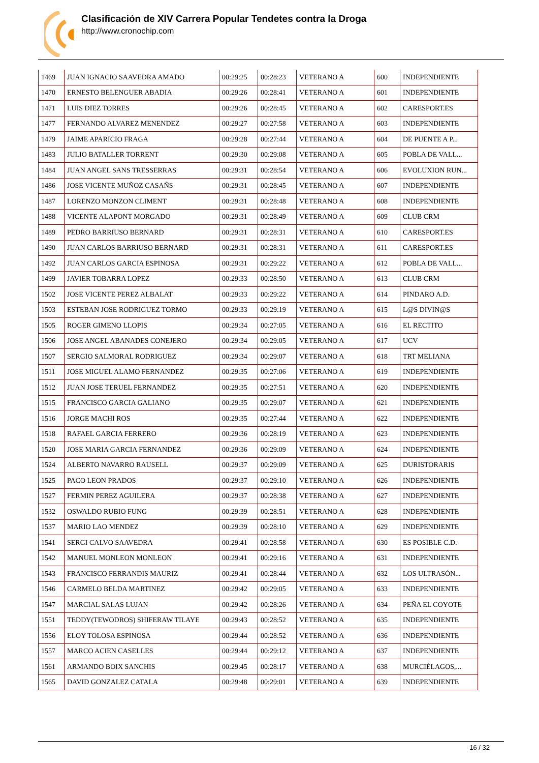Clasificación de XIV Carrera Popular Tendetes contra la Droga
http://www.cronochip.com
| 1469 | JUAN IGNACIO SAAVEDRA AMADO | 00:29:25 | 00:28:23 | VETERANO A | 600 | INDEPENDIENTE |
| 1470 | ERNESTO BELENGUER ABADIA | 00:29:26 | 00:28:41 | VETERANO A | 601 | INDEPENDIENTE |
| 1471 | LUIS DIEZ TORRES | 00:29:26 | 00:28:45 | VETERANO A | 602 | CARESPORT.ES |
| 1477 | FERNANDO ALVAREZ MENENDEZ | 00:29:27 | 00:27:58 | VETERANO A | 603 | INDEPENDIENTE |
| 1479 | JAIME APARICIO FRAGA | 00:29:28 | 00:27:44 | VETERANO A | 604 | DE PUENTE A P... |
| 1483 | JULIO BATALLER TORRENT | 00:29:30 | 00:29:08 | VETERANO A | 605 | POBLA DE VALL... |
| 1484 | JUAN ANGEL SANS TRESSERRAS | 00:29:31 | 00:28:54 | VETERANO A | 606 | EVOLUXION RUN... |
| 1486 | JOSE VICENTE MUÑOZ CASAÑS | 00:29:31 | 00:28:45 | VETERANO A | 607 | INDEPENDIENTE |
| 1487 | LORENZO MONZON CLIMENT | 00:29:31 | 00:28:48 | VETERANO A | 608 | INDEPENDIENTE |
| 1488 | VICENTE ALAPONT MORGADO | 00:29:31 | 00:28:49 | VETERANO A | 609 | CLUB CRM |
| 1489 | PEDRO BARRIUSO BERNARD | 00:29:31 | 00:28:31 | VETERANO A | 610 | CARESPORT.ES |
| 1490 | JUAN CARLOS BARRIUSO BERNARD | 00:29:31 | 00:28:31 | VETERANO A | 611 | CARESPORT.ES |
| 1492 | JUAN CARLOS GARCIA ESPINOSA | 00:29:31 | 00:29:22 | VETERANO A | 612 | POBLA DE VALL... |
| 1499 | JAVIER TOBARRA LOPEZ | 00:29:33 | 00:28:50 | VETERANO A | 613 | CLUB CRM |
| 1502 | JOSE VICENTE PEREZ ALBALAT | 00:29:33 | 00:29:22 | VETERANO A | 614 | PINDARO A.D. |
| 1503 | ESTEBAN JOSE RODRIGUEZ TORMO | 00:29:33 | 00:29:19 | VETERANO A | 615 | L@S DIVIN@S |
| 1505 | ROGER GIMENO LLOPIS | 00:29:34 | 00:27:05 | VETERANO A | 616 | EL RECTITO |
| 1506 | JOSE ANGEL ABANADES CONEJERO | 00:29:34 | 00:29:05 | VETERANO A | 617 | UCV |
| 1507 | SERGIO SALMORAL RODRIGUEZ | 00:29:34 | 00:29:07 | VETERANO A | 618 | TRT MELIANA |
| 1511 | JOSE MIGUEL ALAMO FERNANDEZ | 00:29:35 | 00:27:06 | VETERANO A | 619 | INDEPENDIENTE |
| 1512 | JUAN JOSE TERUEL FERNANDEZ | 00:29:35 | 00:27:51 | VETERANO A | 620 | INDEPENDIENTE |
| 1515 | FRANCISCO GARCIA GALIANO | 00:29:35 | 00:29:07 | VETERANO A | 621 | INDEPENDIENTE |
| 1516 | JORGE MACHI ROS | 00:29:35 | 00:27:44 | VETERANO A | 622 | INDEPENDIENTE |
| 1518 | RAFAEL GARCIA FERRERO | 00:29:36 | 00:28:19 | VETERANO A | 623 | INDEPENDIENTE |
| 1520 | JOSE MARIA GARCIA FERNANDEZ | 00:29:36 | 00:29:09 | VETERANO A | 624 | INDEPENDIENTE |
| 1524 | ALBERTO NAVARRO RAUSELL | 00:29:37 | 00:29:09 | VETERANO A | 625 | DURISTORARIS |
| 1525 | PACO LEON PRADOS | 00:29:37 | 00:29:10 | VETERANO A | 626 | INDEPENDIENTE |
| 1527 | FERMIN PEREZ AGUILERA | 00:29:37 | 00:28:38 | VETERANO A | 627 | INDEPENDIENTE |
| 1532 | OSWALDO RUBIO FUNG | 00:29:39 | 00:28:51 | VETERANO A | 628 | INDEPENDIENTE |
| 1537 | MARIO LAO MENDEZ | 00:29:39 | 00:28:10 | VETERANO A | 629 | INDEPENDIENTE |
| 1541 | SERGI CALVO SAAVEDRA | 00:29:41 | 00:28:58 | VETERANO A | 630 | ES POSIBLE C.D. |
| 1542 | MANUEL MONLEON MONLEON | 00:29:41 | 00:29:16 | VETERANO A | 631 | INDEPENDIENTE |
| 1543 | FRANCISCO FERRANDIS MAURIZ | 00:29:41 | 00:28:44 | VETERANO A | 632 | LOS ULTRASÓN... |
| 1546 | CARMELO BELDA MARTINEZ | 00:29:42 | 00:29:05 | VETERANO A | 633 | INDEPENDIENTE |
| 1547 | MARCIAL SALAS LUJAN | 00:29:42 | 00:28:26 | VETERANO A | 634 | PEÑA EL COYOTE |
| 1551 | TEDDY(TEWODROS) SHIFERAW TILAYE | 00:29:43 | 00:28:52 | VETERANO A | 635 | INDEPENDIENTE |
| 1556 | ELOY TOLOSA ESPINOSA | 00:29:44 | 00:28:52 | VETERANO A | 636 | INDEPENDIENTE |
| 1557 | MARCO ACIEN CASELLES | 00:29:44 | 00:29:12 | VETERANO A | 637 | INDEPENDIENTE |
| 1561 | ARMANDO BOIX SANCHIS | 00:29:45 | 00:28:17 | VETERANO A | 638 | MURCIÉLAGOS,... |
| 1565 | DAVID GONZALEZ CATALA | 00:29:48 | 00:29:01 | VETERANO A | 639 | INDEPENDIENTE |
16 / 32